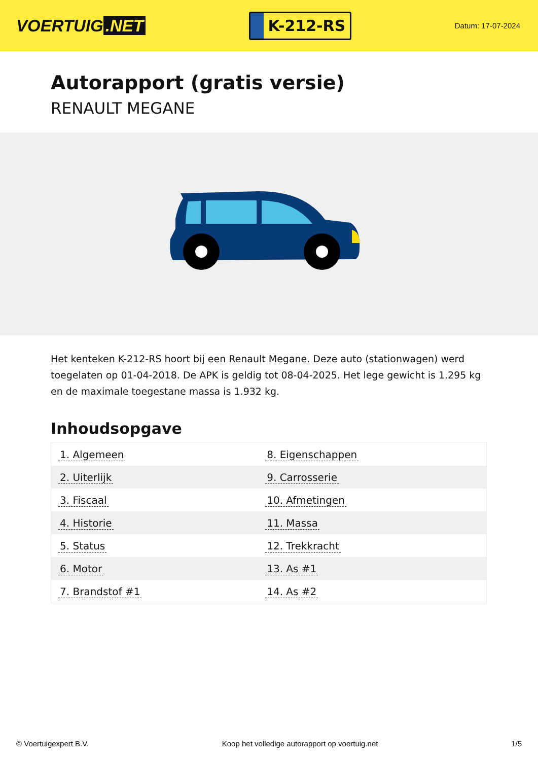VOERTUIG.NET
K-212-RS
Datum: 17-07-2024
Autorapport (gratis versie)
RENAULT MEGANE
Het kenteken K-212-RS hoort bij een Renault Megane. Deze auto (stationwagen) werd toegelaten op 01-04-2018. De APK is geldig tot 08-04-2025. Het lege gewicht is 1.295 kg en de maximale toegestane massa is 1.932 kg.
Inhoudsopgave
| 1. Algemeen | 8. Eigenschappen |
| 2. Uiterlijk | 9. Carrosserie |
| 3. Fiscaal | 10. Afmetingen |
| 4. Historie | 11. Massa |
| 5. Status | 12. Trekkracht |
| 6. Motor | 13. As #1 |
| 7. Brandstof #1 | 14. As #2 |
© Voertuigexpert B.V. Koop het volledige autorapport op voertuig.net 1/5